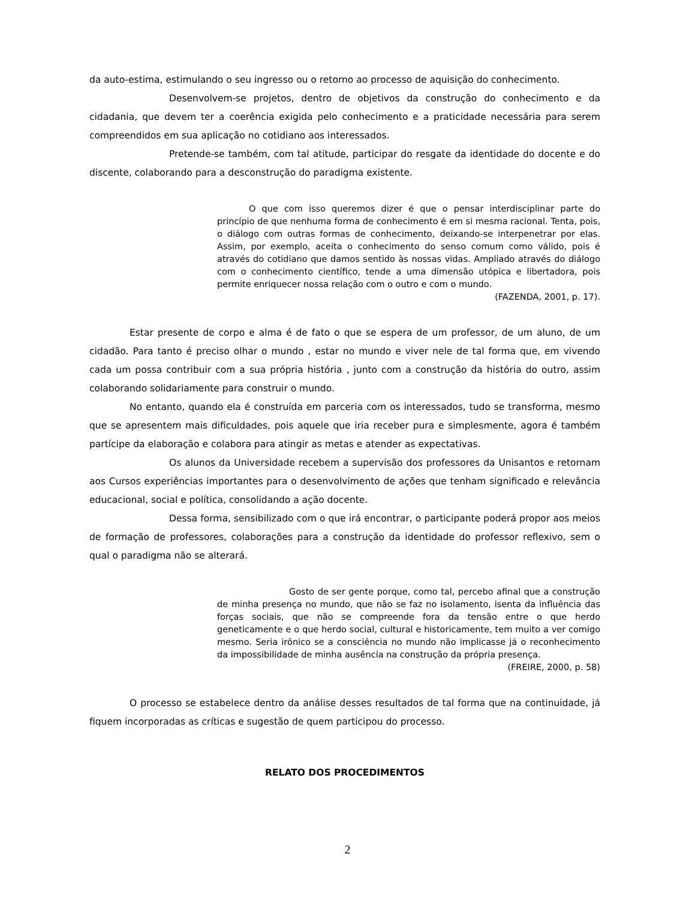da auto-estima, estimulando o seu ingresso ou o retorno ao processo de aquisição do conhecimento.
Desenvolvem-se projetos, dentro de objetivos da construção do conhecimento e da cidadania, que devem ter a coerência exigida pelo conhecimento e a praticidade necessária para serem compreendidos em sua aplicação no cotidiano aos interessados.
Pretende-se também, com tal atitude, participar do resgate da identidade do docente e do discente, colaborando para a desconstrução do paradigma existente.
O que com isso queremos dizer é que o pensar interdisciplinar parte do princípio de que nenhuma forma de conhecimento é em si mesma racional. Tenta, pois, o diálogo com outras formas de conhecimento, deixando-se interpenetrar por elas. Assim, por exemplo, aceita o conhecimento do senso comum como válido, pois é através do cotidiano que damos sentido às nossas vidas. Ampliado através do diálogo com o conhecimento científico, tende a uma dimensão utópica e libertadora, pois permite enriquecer nossa relação com o outro e com o mundo.
(FAZENDA, 2001, p. 17).
Estar presente de corpo e alma é de fato o que se espera de um professor, de um aluno, de um cidadão. Para tanto é preciso olhar o mundo , estar no mundo e viver nele de tal forma que, em vivendo cada um possa contribuir com a sua própria história , junto com a construção da história do outro, assim colaborando solidariamente para construir o mundo.
No entanto, quando ela é construída em parceria com os interessados, tudo se transforma, mesmo que se apresentem mais dificuldades, pois aquele que iria receber pura e simplesmente, agora é também partícipe da elaboração e colabora para atingir as metas e atender as expectativas.
Os alunos da Universidade recebem a supervisão dos professores da Unisantos e retornam aos Cursos experiências importantes para o desenvolvimento de ações que tenham significado e relevância educacional, social e política, consolidando a ação docente.
Dessa forma, sensibilizado com o que irá encontrar, o participante poderá propor aos meios de formação de professores, colaborações para a construção da identidade do professor reflexivo, sem o qual o paradigma não se alterará.
Gosto de ser gente porque, como tal, percebo afinal que a construção de minha presença no mundo, que não se faz no isolamento, isenta da influência das forças sociais, que não se compreende fora da tensão entre o que herdo geneticamente e o que herdo social, cultural e historicamente, tem muito a ver comigo mesmo. Seria irônico se a consciência no mundo não implicasse já o reconhecimento da impossibilidade de minha ausência na construção da própria presença.
(FREIRE, 2000, p. 58)
O processo se estabelece dentro da análise desses resultados de tal forma que na continuidade, já fiquem incorporadas as críticas e sugestão de quem participou do processo.
RELATO DOS PROCEDIMENTOS
2